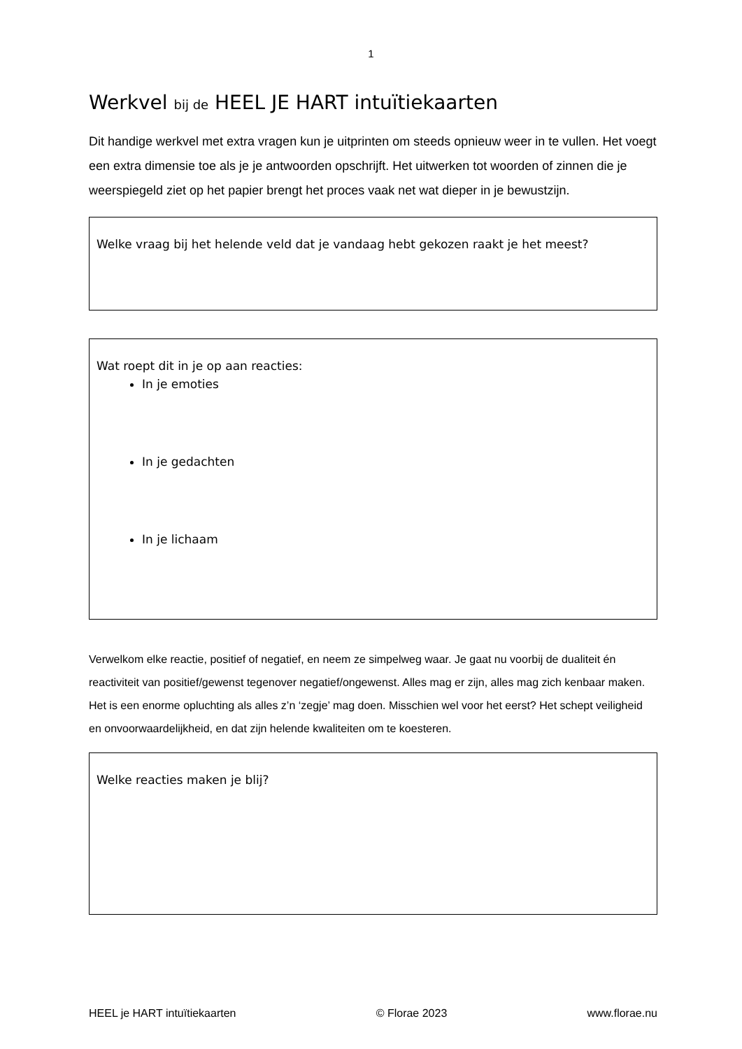1
Werkvel bij de HEEL JE HART intuïtiekaarten
Dit handige werkvel met extra vragen kun je uitprinten om steeds opnieuw weer in te vullen. Het voegt een extra dimensie toe als je je antwoorden opschrijft. Het uitwerken tot woorden of zinnen die je weerspiegeld ziet op het papier brengt het proces vaak net wat dieper in je bewustzijn.
Welke vraag bij het helende veld dat je vandaag hebt gekozen raakt je het meest?
Wat roept dit in je op aan reacties:
In je emoties
In je gedachten
In je lichaam
Verwelkom elke reactie, positief of negatief, en neem ze simpelweg waar. Je gaat nu voorbij de dualiteit én reactiviteit van positief/gewenst tegenover negatief/ongewenst. Alles mag er zijn, alles mag zich kenbaar maken. Het is een enorme opluchting als alles z’n ‘zegje’ mag doen. Misschien wel voor het eerst? Het schept veiligheid en onvoorwaardelijkheid, en dat zijn helende kwaliteiten om te koesteren.
Welke reacties maken je blij?
HEEL je HART intuïtiekaarten © Florae 2023 www.florae.nu